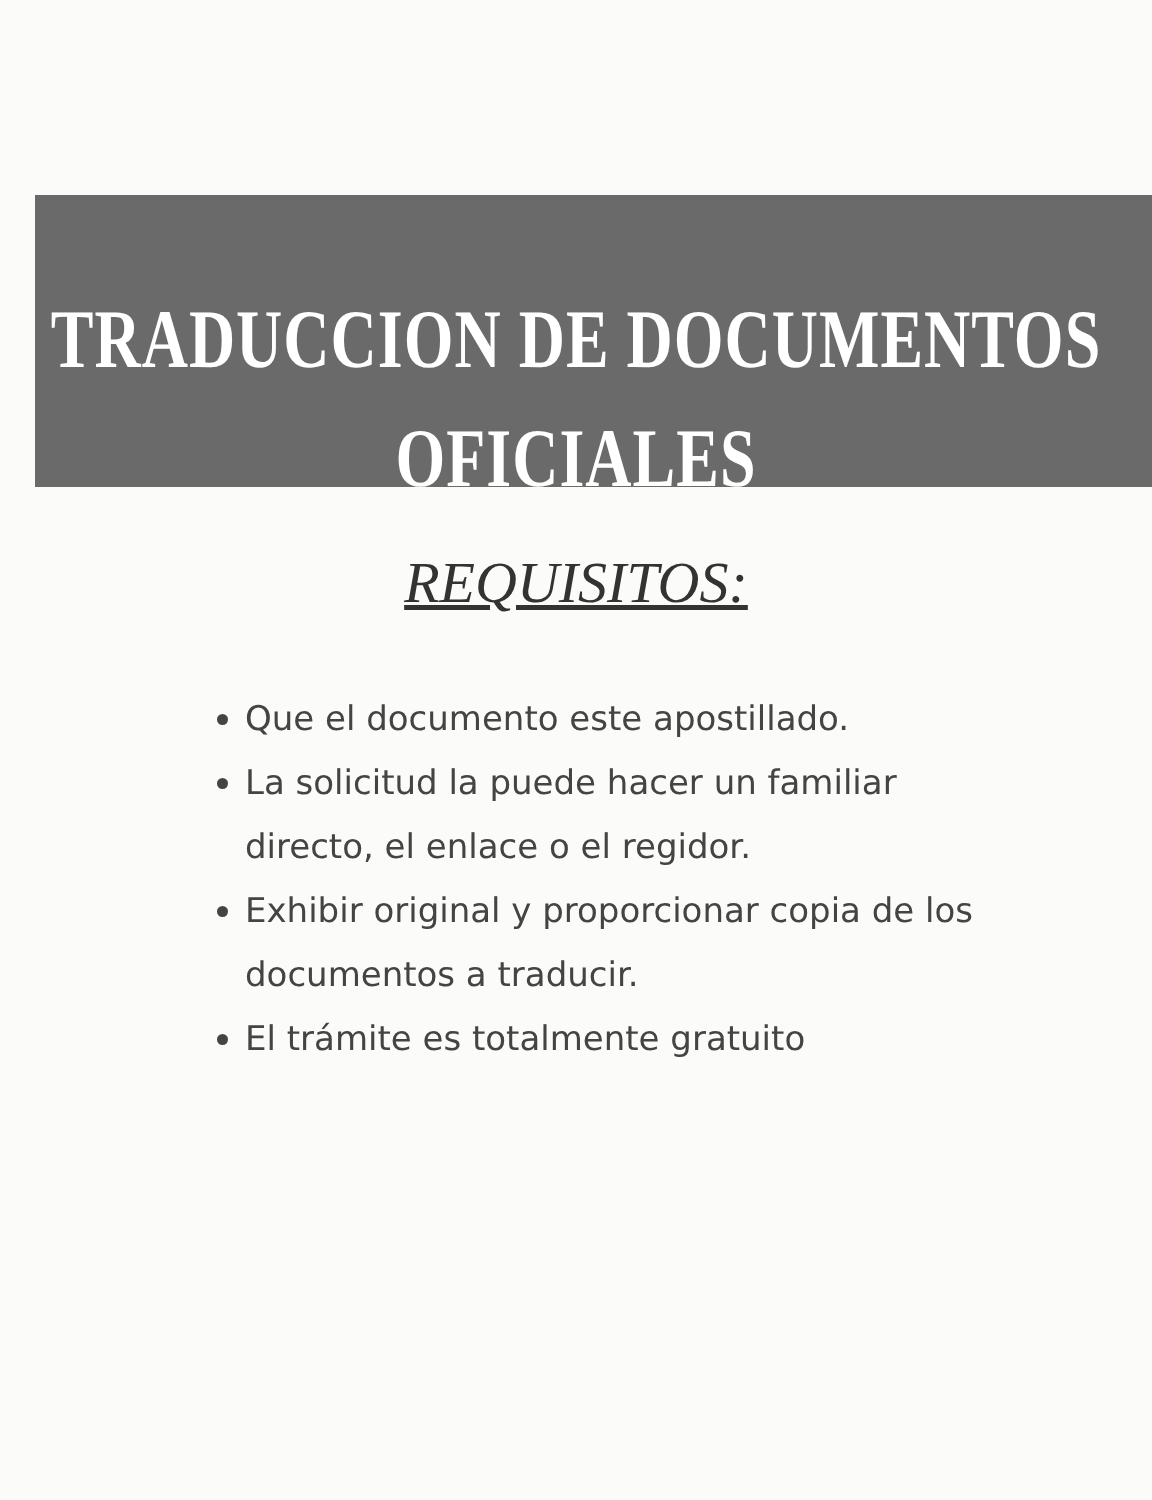TRADUCCION DE DOCUMENTOS
OFICIALES
REQUISITOS:
Que el documento este apostillado.
La solicitud la puede hacer un familiar directo, el enlace o el regidor.
Exhibir original y proporcionar copia de los documentos a traducir.
El trámite es totalmente gratuito